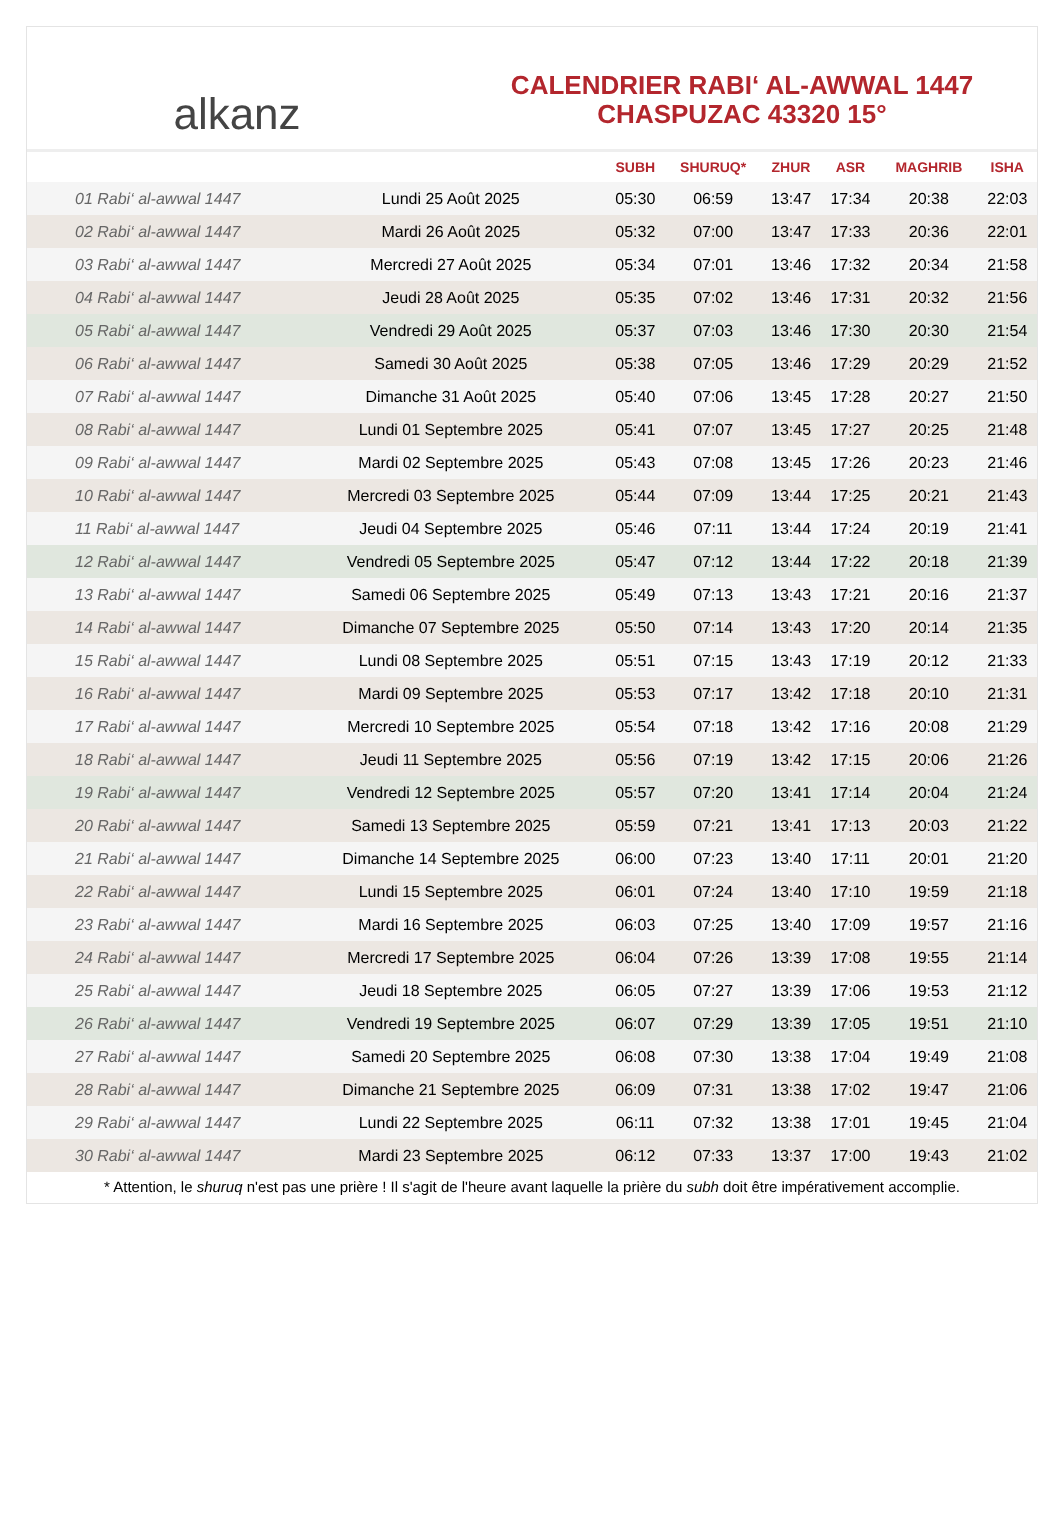alkanz
CALENDRIER RABI‘ AL-AWWAL 1447
CHASPUZAC 43320 15°
| | | SUBH | SHURUQ* | ZHUR | ASR | MAGHRIB | ISHA |
| --- | --- | --- | --- | --- | --- | --- | --- |
| 01 Rabi‘ al-awwal 1447 | Lundi 25 Août 2025 | 05:30 | 06:59 | 13:47 | 17:34 | 20:38 | 22:03 |
| 02 Rabi‘ al-awwal 1447 | Mardi 26 Août 2025 | 05:32 | 07:00 | 13:47 | 17:33 | 20:36 | 22:01 |
| 03 Rabi‘ al-awwal 1447 | Mercredi 27 Août 2025 | 05:34 | 07:01 | 13:46 | 17:32 | 20:34 | 21:58 |
| 04 Rabi‘ al-awwal 1447 | Jeudi 28 Août 2025 | 05:35 | 07:02 | 13:46 | 17:31 | 20:32 | 21:56 |
| 05 Rabi‘ al-awwal 1447 | Vendredi 29 Août 2025 | 05:37 | 07:03 | 13:46 | 17:30 | 20:30 | 21:54 |
| 06 Rabi‘ al-awwal 1447 | Samedi 30 Août 2025 | 05:38 | 07:05 | 13:46 | 17:29 | 20:29 | 21:52 |
| 07 Rabi‘ al-awwal 1447 | Dimanche 31 Août 2025 | 05:40 | 07:06 | 13:45 | 17:28 | 20:27 | 21:50 |
| 08 Rabi‘ al-awwal 1447 | Lundi 01 Septembre 2025 | 05:41 | 07:07 | 13:45 | 17:27 | 20:25 | 21:48 |
| 09 Rabi‘ al-awwal 1447 | Mardi 02 Septembre 2025 | 05:43 | 07:08 | 13:45 | 17:26 | 20:23 | 21:46 |
| 10 Rabi‘ al-awwal 1447 | Mercredi 03 Septembre 2025 | 05:44 | 07:09 | 13:44 | 17:25 | 20:21 | 21:43 |
| 11 Rabi‘ al-awwal 1447 | Jeudi 04 Septembre 2025 | 05:46 | 07:11 | 13:44 | 17:24 | 20:19 | 21:41 |
| 12 Rabi‘ al-awwal 1447 | Vendredi 05 Septembre 2025 | 05:47 | 07:12 | 13:44 | 17:22 | 20:18 | 21:39 |
| 13 Rabi‘ al-awwal 1447 | Samedi 06 Septembre 2025 | 05:49 | 07:13 | 13:43 | 17:21 | 20:16 | 21:37 |
| 14 Rabi‘ al-awwal 1447 | Dimanche 07 Septembre 2025 | 05:50 | 07:14 | 13:43 | 17:20 | 20:14 | 21:35 |
| 15 Rabi‘ al-awwal 1447 | Lundi 08 Septembre 2025 | 05:51 | 07:15 | 13:43 | 17:19 | 20:12 | 21:33 |
| 16 Rabi‘ al-awwal 1447 | Mardi 09 Septembre 2025 | 05:53 | 07:17 | 13:42 | 17:18 | 20:10 | 21:31 |
| 17 Rabi‘ al-awwal 1447 | Mercredi 10 Septembre 2025 | 05:54 | 07:18 | 13:42 | 17:16 | 20:08 | 21:29 |
| 18 Rabi‘ al-awwal 1447 | Jeudi 11 Septembre 2025 | 05:56 | 07:19 | 13:42 | 17:15 | 20:06 | 21:26 |
| 19 Rabi‘ al-awwal 1447 | Vendredi 12 Septembre 2025 | 05:57 | 07:20 | 13:41 | 17:14 | 20:04 | 21:24 |
| 20 Rabi‘ al-awwal 1447 | Samedi 13 Septembre 2025 | 05:59 | 07:21 | 13:41 | 17:13 | 20:03 | 21:22 |
| 21 Rabi‘ al-awwal 1447 | Dimanche 14 Septembre 2025 | 06:00 | 07:23 | 13:40 | 17:11 | 20:01 | 21:20 |
| 22 Rabi‘ al-awwal 1447 | Lundi 15 Septembre 2025 | 06:01 | 07:24 | 13:40 | 17:10 | 19:59 | 21:18 |
| 23 Rabi‘ al-awwal 1447 | Mardi 16 Septembre 2025 | 06:03 | 07:25 | 13:40 | 17:09 | 19:57 | 21:16 |
| 24 Rabi‘ al-awwal 1447 | Mercredi 17 Septembre 2025 | 06:04 | 07:26 | 13:39 | 17:08 | 19:55 | 21:14 |
| 25 Rabi‘ al-awwal 1447 | Jeudi 18 Septembre 2025 | 06:05 | 07:27 | 13:39 | 17:06 | 19:53 | 21:12 |
| 26 Rabi‘ al-awwal 1447 | Vendredi 19 Septembre 2025 | 06:07 | 07:29 | 13:39 | 17:05 | 19:51 | 21:10 |
| 27 Rabi‘ al-awwal 1447 | Samedi 20 Septembre 2025 | 06:08 | 07:30 | 13:38 | 17:04 | 19:49 | 21:08 |
| 28 Rabi‘ al-awwal 1447 | Dimanche 21 Septembre 2025 | 06:09 | 07:31 | 13:38 | 17:02 | 19:47 | 21:06 |
| 29 Rabi‘ al-awwal 1447 | Lundi 22 Septembre 2025 | 06:11 | 07:32 | 13:38 | 17:01 | 19:45 | 21:04 |
| 30 Rabi‘ al-awwal 1447 | Mardi 23 Septembre 2025 | 06:12 | 07:33 | 13:37 | 17:00 | 19:43 | 21:02 |
* Attention, le shuruq n'est pas une prière ! Il s'agit de l'heure avant laquelle la prière du subh doit être impérativement accomplie.